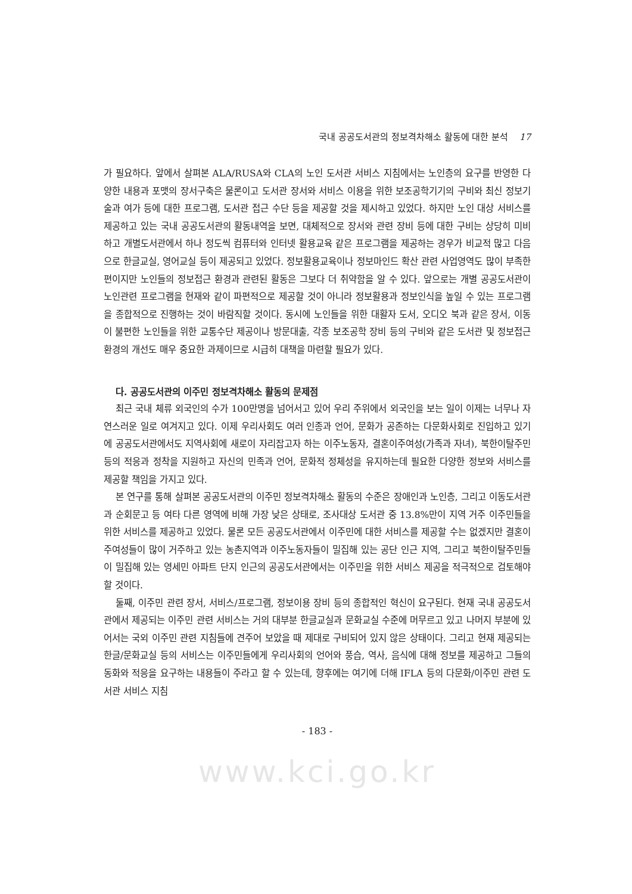국내 공공도서관의 정보격차해소 활동에 대한 분석 17
가 필요하다. 앞에서 살펴본 ALA/RUSA와 CLA의 노인 도서관 서비스 지침에서는 노인층의 요구를 반영한 다양한 내용과 포맷의 장서구축은 물론이고 도서관 장서와 서비스 이용을 위한 보조공학기기의 구비와 최신 정보기술과 여가 등에 대한 프로그램, 도서관 접근 수단 등을 제공할 것을 제시하고 있었다. 하지만 노인 대상 서비스를 제공하고 있는 국내 공공도서관의 활동내역을 보면, 대체적으로 장서와 관련 장비 등에 대한 구비는 상당히 미비하고 개별도서관에서 하나 정도씩 컴퓨터와 인터넷 활용교육 같은 프로그램을 제공하는 경우가 비교적 많고 다음으로 한글교실, 영어교실 등이 제공되고 있었다. 정보활용교육이나 정보마인드 확산 관련 사업영역도 많이 부족한 편이지만 노인들의 정보접근 환경과 관련된 활동은 그보다 더 취약함을 알 수 있다. 앞으로는 개별 공공도서관이 노인관련 프로그램을 현재와 같이 파편적으로 제공할 것이 아니라 정보활용과 정보인식을 높일 수 있는 프로그램을 종합적으로 진행하는 것이 바람직할 것이다. 동시에 노인들을 위한 대활자 도서, 오디오 북과 같은 장서, 이동이 불편한 노인들을 위한 교통수단 제공이나 방문대출, 각종 보조공학 장비 등의 구비와 같은 도서관 및 정보접근 환경의 개선도 매우 중요한 과제이므로 시급히 대책을 마련할 필요가 있다.
다. 공공도서관의 이주민 정보격차해소 활동의 문제점
최근 국내 체류 외국인의 수가 100만명을 넘어서고 있어 우리 주위에서 외국인을 보는 일이 이제는 너무나 자연스러운 일로 여겨지고 있다. 이제 우리사회도 여러 인종과 언어, 문화가 공존하는 다문화사회로 진입하고 있기에 공공도서관에서도 지역사회에 새로이 자리잡고자 하는 이주노동자, 결혼이주여성(가족과 자녀), 북한이탈주민 등의 적응과 정착을 지원하고 자신의 민족과 언어, 문화적 정체성을 유지하는데 필요한 다양한 정보와 서비스를 제공할 책임을 가지고 있다.
본 연구를 통해 살펴본 공공도서관의 이주민 정보격차해소 활동의 수준은 장애인과 노인층, 그리고 이동도서관과 순회문고 등 여타 다른 영역에 비해 가장 낮은 상태로, 조사대상 도서관 중 13.8%만이 지역 거주 이주민들을 위한 서비스를 제공하고 있었다. 물론 모든 공공도서관에서 이주민에 대한 서비스를 제공할 수는 없겠지만 결혼이주여성들이 많이 거주하고 있는 농촌지역과 이주노동자들이 밀집해 있는 공단 인근 지역, 그리고 북한이탈주민들이 밀집해 있는 영세민 아파트 단지 인근의 공공도서관에서는 이주민을 위한 서비스 제공을 적극적으로 검토해야 할 것이다.
둘째, 이주민 관련 장서, 서비스/프로그램, 정보이용 장비 등의 종합적인 혁신이 요구된다. 현재 국내 공공도서관에서 제공되는 이주민 관련 서비스는 거의 대부분 한글교실과 문화교실 수준에 머무르고 있고 나머지 부분에 있어서는 국외 이주민 관련 지침들에 견주어 보았을 때 제대로 구비되어 있지 않은 상태이다. 그리고 현재 제공되는 한글/문화교실 등의 서비스는 이주민들에게 우리사회의 언어와 풍습, 역사, 음식에 대해 정보를 제공하고 그들의 동화와 적응을 요구하는 내용들이 주라고 할 수 있는데, 향후에는 여기에 더해 IFLA 등의 다문화/이주민 관련 도서관 서비스 지침
- 183 -
www.kci.go.kr